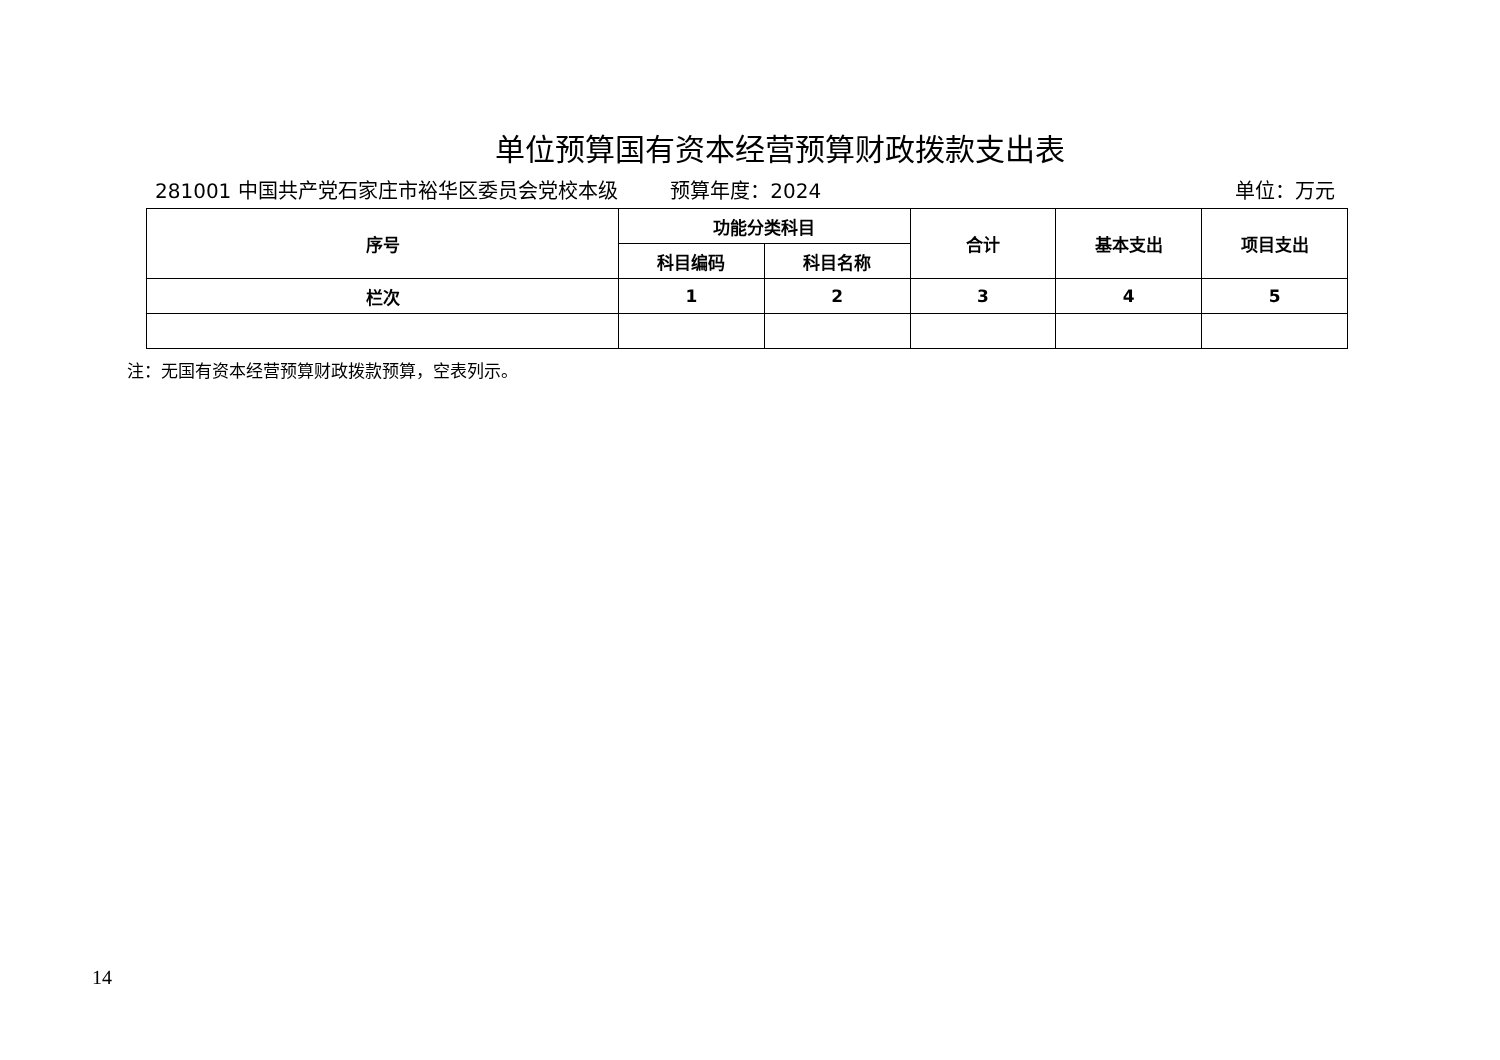单位预算国有资本经营预算财政拨款支出表
281001 中国共产党石家庄市裕华区委员会党校本级
预算年度：2024 单位：万元
| 序号 | 功能分类科目 | | 合计 | 基本支出 | 项目支出 |
| --- | --- | --- | --- | --- | --- |
| | 科目编码 | 科目名称 | | | |
| 栏次 | 1 | 2 | 3 | 4 | 5 |
注：无国有资本经营预算财政拨款预算，空表列示。
14